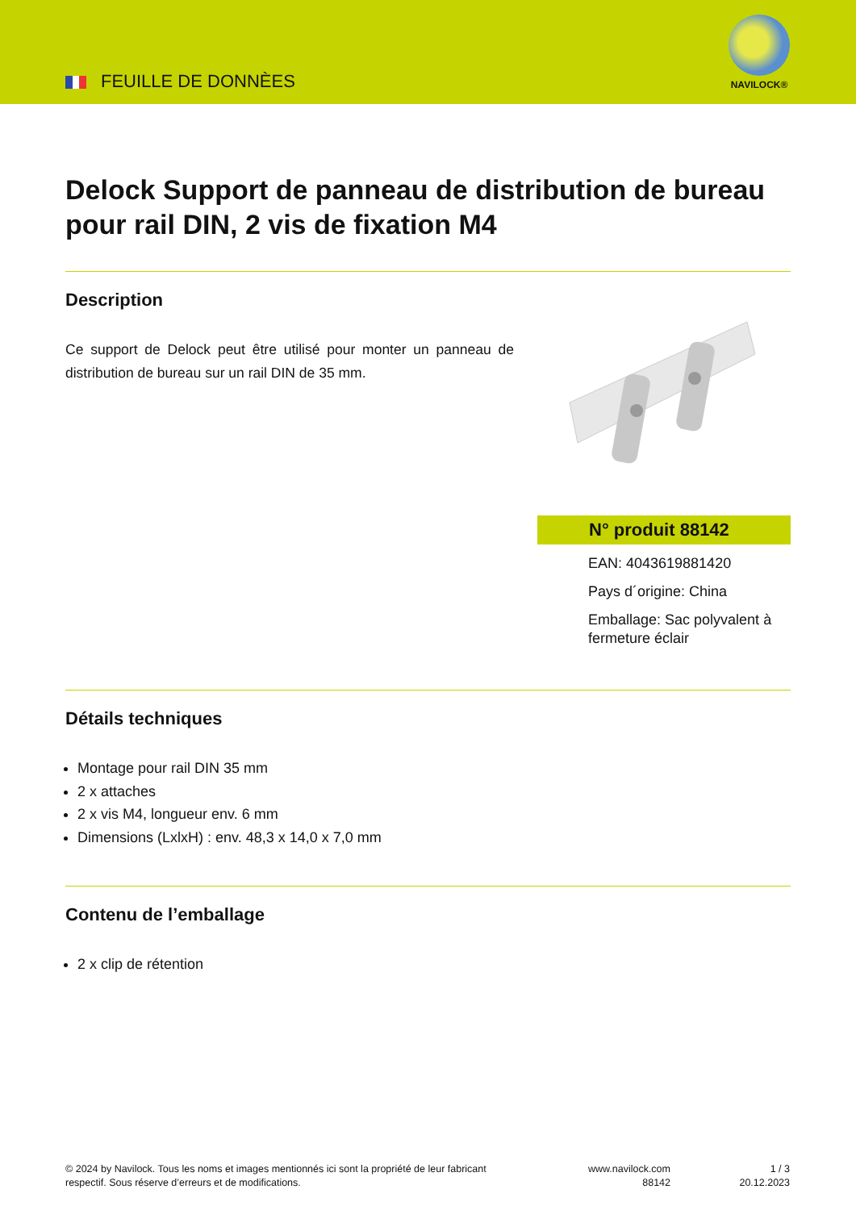FEUILLE DE DONNÈES
NAVILOCK®
Delock Support de panneau de distribution de bureau pour rail DIN, 2 vis de fixation M4
Description
Ce support de Delock peut être utilisé pour monter un panneau de distribution de bureau sur un rail DIN de 35 mm.
N° produit 88142
EAN: 4043619881420
Pays d´origine: China
Emballage: Sac polyvalent à fermeture éclair
Détails techniques
Montage pour rail DIN 35 mm
2 x attaches
2 x vis M4, longueur env. 6 mm
Dimensions (LxlxH) : env. 48,3 x 14,0 x 7,0 mm
Contenu de l’emballage
2 x clip de rétention
© 2024 by Navilock. Tous les noms et images mentionnés ici sont la propriété de leur fabricant respectif. Sous réserve d’erreurs et de modifications.
www.navilock.com
88142
1 / 3
20.12.2023